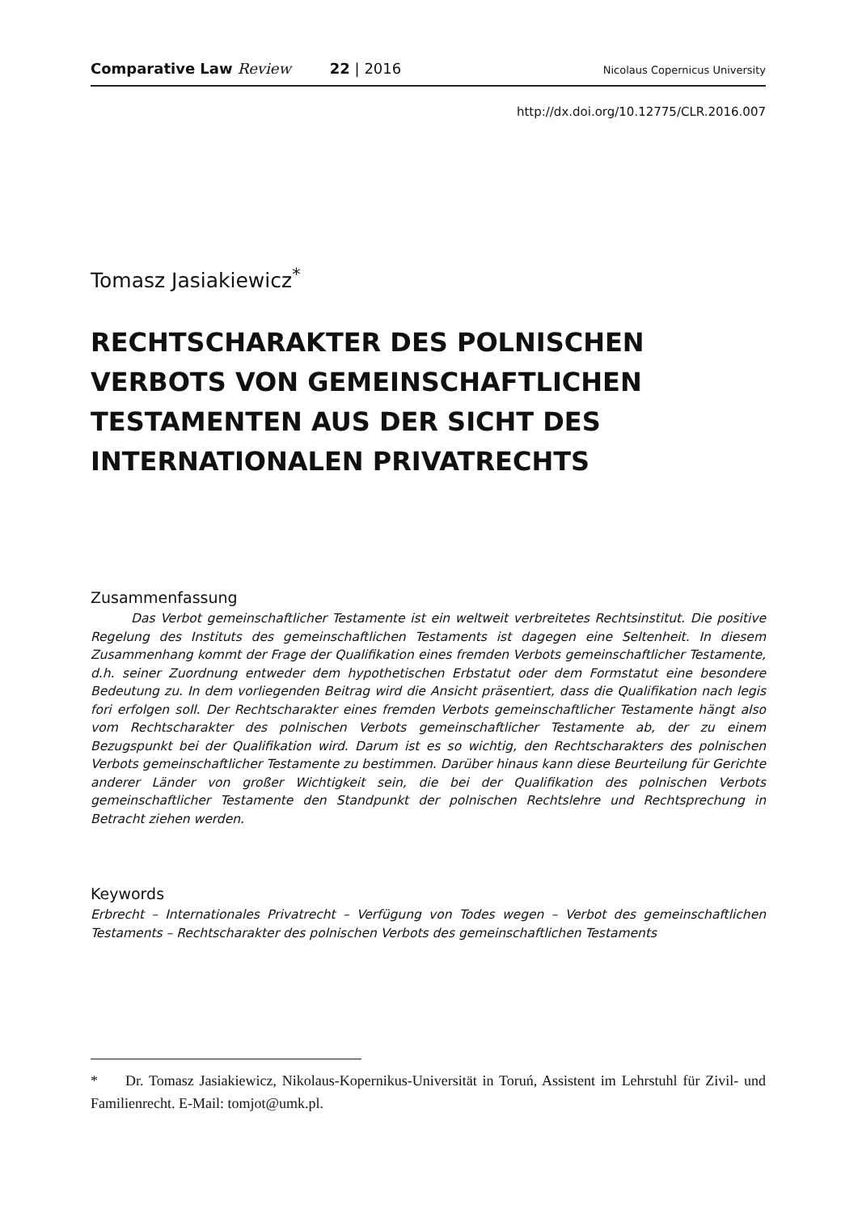Comparative Law Review 22 | 2016 Nicolaus Copernicus University
http://dx.doi.org/10.12775/CLR.2016.007
Tomasz Jasiakiewicz<sup>*</sup>
RECHTSCHARAKTER DES POLNISCHEN VERBOTS VON GEMEINSCHAFTLICHEN TESTAMENTEN AUS DER SICHT DES INTERNATIONALEN PRIVATRECHTS
Zusammenfassung
Das Verbot gemeinschaftlicher Testamente ist ein weltweit verbreitetes Rechtsinstitut. Die positive Regelung des Instituts des gemeinschaftlichen Testaments ist dagegen eine Seltenheit. In diesem Zusammenhang kommt der Frage der Qualifikation eines fremden Verbots gemeinschaftlicher Testamente, d.h. seiner Zuordnung entweder dem hypothetischen Erbstatut oder dem Formstatut eine besondere Bedeutung zu. In dem vorliegenden Beitrag wird die Ansicht präsentiert, dass die Qualifikation nach legis fori erfolgen soll. Der Rechtscharakter eines fremden Verbots gemeinschaftlicher Testamente hängt also vom Rechtscharakter des polnischen Verbots gemeinschaftlicher Testamente ab, der zu einem Bezugspunkt bei der Qualifikation wird. Darum ist es so wichtig, den Rechtscharakters des polnischen Verbots gemeinschaftlicher Testamente zu bestimmen. Darüber hinaus kann diese Beurteilung für Gerichte anderer Länder von großer Wichtigkeit sein, die bei der Qualifikation des polnischen Verbots gemeinschaftlicher Testamente den Standpunkt der polnischen Rechtslehre und Rechtsprechung in Betracht ziehen werden.
Keywords
Erbrecht – Internationales Privatrecht – Verfügung von Todes wegen – Verbot des gemeinschaftlichen Testaments – Rechtscharakter des polnischen Verbots des gemeinschaftlichen Testaments
* Dr. Tomasz Jasiakiewicz, Nikolaus-Kopernikus-Universität in Toruń, Assistent im Lehrstuhl für Zivil- und Familienrecht. E-Mail: tomjot@umk.pl.